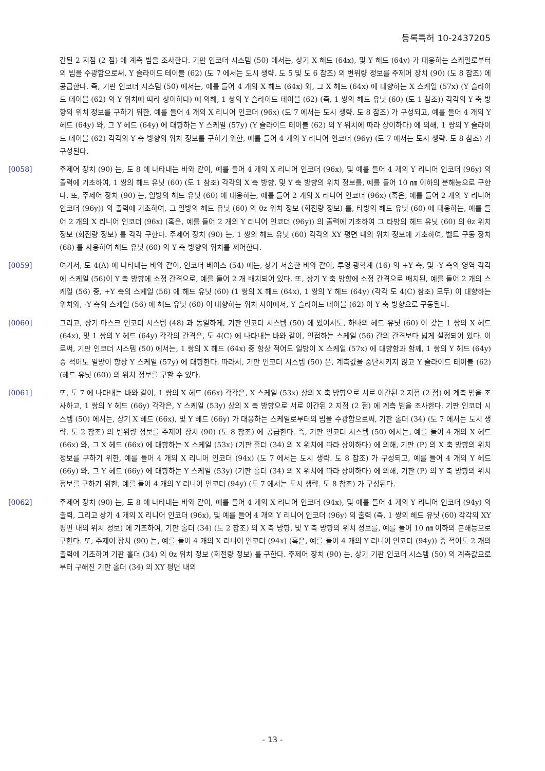등록특허 10-2437205
간된 2 지점 (2 점) 에 계측 빔을 조사한다. 기판 인코더 시스템 (50) 에서는, 상기 X 헤드 (64x), 및 Y 헤드 (64y) 가 대응하는 스케일로부터의 빔을 수광함으로써, Y 슬라이드 테이블 (62) (도 7 에서는 도시 생략. 도 5 및 도 6 참조) 의 변위량 정보를 주제어 장치 (90) (도 8 참조) 에 공급한다. 즉, 기판 인코더 시스템 (50) 에서는, 예를 들어 4 개의 X 헤드 (64x) 와, 그 X 헤드 (64x) 에 대향하는 X 스케일 (57x) (Y 슬라이드 테이블 (62) 의 Y 위치에 따라 상이하다) 에 의해, 1 쌍의 Y 슬라이드 테이블 (62) (즉, 1 쌍의 헤드 유닛 (60) (도 1 참조)) 각각의 Y 축 방향의 위치 정보를 구하기 위한, 예를 들어 4 개의 X 리니어 인코더 (96x) (도 7 에서는 도시 생략. 도 8 참조) 가 구성되고, 예를 들어 4 개의 Y 헤드 (64y) 와, 그 Y 헤드 (64y) 에 대향하는 Y 스케일 (57y) (Y 슬라이드 테이블 (62) 의 Y 위치에 따라 상이하다) 에 의해, 1 쌍의 Y 슬라이드 테이블 (62) 각각의 Y 축 방향의 위치 정보를 구하기 위한, 예를 들어 4 개의 Y 리니어 인코더 (96y) (도 7 에서는 도시 생략. 도 8 참조) 가 구성된다.
[0058] 주제어 장치 (90) 는, 도 8 에 나타내는 바와 같이, 예를 들어 4 개의 X 리니어 인코더 (96x), 및 예를 들어 4 개의 Y 리니어 인코더 (96y) 의 출력에 기초하여, 1 쌍의 헤드 유닛 (60) (도 1 참조) 각각의 X 축 방향, 및 Y 축 방향의 위치 정보를, 예를 들어 10 ㎚ 이하의 분해능으로 구한다. 또, 주제어 장치 (90) 는, 일방의 헤드 유닛 (60) 에 대응하는, 예를 들어 2 개의 X 리니어 인코더 (96x) (혹은, 예를 들어 2 개의 Y 리니어 인코더 (96y)) 의 출력에 기초하여, 그 일방의 헤드 유닛 (60) 의 θz 위치 정보 (회전량 정보) 를, 타방의 헤드 유닛 (60) 에 대응하는, 예를 들어 2 개의 X 리니어 인코더 (96x) (혹은, 예를 들어 2 개의 Y 리니어 인코더 (96y)) 의 출력에 기초하여 그 타방의 헤드 유닛 (60) 의 θz 위치 정보 (회전량 정보) 를 각각 구한다. 주제어 장치 (90) 는, 1 쌍의 헤드 유닛 (60) 각각의 XY 평면 내의 위치 정보에 기초하여, 벨트 구동 장치 (68) 를 사용하여 헤드 유닛 (60) 의 Y 축 방향의 위치를 제어한다.
[0059] 여기서, 도 4(A) 에 나타내는 바와 같이, 인코더 베이스 (54) 에는, 상기 서술한 바와 같이, 투영 광학계 (16) 의 +Y 측, 및 -Y 측의 영역 각각에 스케일 (56)이 Y 축 방향에 소정 간격으로, 예를 들어 2 개 배치되어 있다. 또, 상기 Y 축 방향에 소정 간격으로 배치된, 예를 들어 2 개의 스케일 (56) 중, +Y 측의 스케일 (56) 에 헤드 유닛 (60) (1 쌍의 X 헤드 (64x), 1 쌍의 Y 헤드 (64y) (각각 도 4(C) 참조) 모두) 이 대향하는 위치와, -Y 측의 스케일 (56) 에 헤드 유닛 (60) 이 대향하는 위치 사이에서, Y 슬라이드 테이블 (62) 이 Y 축 방향으로 구동된다.
[0060] 그리고, 상기 마스크 인코더 시스템 (48) 과 동일하게, 기판 인코더 시스템 (50) 에 있어서도, 하나의 헤드 유닛 (60) 이 갖는 1 쌍의 X 헤드 (64x), 및 1 쌍의 Y 헤드 (64y) 각각의 간격은, 도 4(C) 에 나타내는 바와 같이, 인접하는 스케일 (56) 간의 간격보다 넓게 설정되어 있다. 이로써, 기판 인코더 시스템 (50) 에서는, 1 쌍의 X 헤드 (64x) 중 항상 적어도 일방이 X 스케일 (57x) 에 대향함과 함께, 1 쌍의 Y 헤드 (64y) 중 적어도 일방이 항상 Y 스케일 (57y) 에 대향한다. 따라서, 기판 인코더 시스템 (50) 은, 계측값을 중단시키지 않고 Y 슬라이드 테이블 (62) (헤드 유닛 (60)) 의 위치 정보를 구할 수 있다.
[0061] 또, 도 7 에 나타내는 바와 같이, 1 쌍의 X 헤드 (66x) 각각은, X 스케일 (53x) 상의 X 축 방향으로 서로 이간된 2 지점 (2 점) 에 계측 빔을 조사하고, 1 쌍의 Y 헤드 (66y) 각각은, Y 스케일 (53y) 상의 X 축 방향으로 서로 이간된 2 지점 (2 점) 에 계측 빔을 조사한다. 기판 인코더 시스템 (50) 에서는, 상기 X 헤드 (66x), 및 Y 헤드 (66y) 가 대응하는 스케일로부터의 빔을 수광함으로써, 기판 홀더 (34) (도 7 에서는 도시 생략. 도 2 참조) 의 변위량 정보를 주제어 장치 (90) (도 8 참조) 에 공급한다. 즉, 기판 인코더 시스템 (50) 에서는, 예를 들어 4 개의 X 헤드 (66x) 와, 그 X 헤드 (66x) 에 대향하는 X 스케일 (53x) (기판 홀더 (34) 의 X 위치에 따라 상이하다) 에 의해, 기판 (P) 의 X 축 방향의 위치 정보를 구하기 위한, 예를 들어 4 개의 X 리니어 인코더 (94x) (도 7 에서는 도시 생략. 도 8 참조) 가 구성되고, 예를 들어 4 개의 Y 헤드 (66y) 와, 그 Y 헤드 (66y) 에 대향하는 Y 스케일 (53y) (기판 홀더 (34) 의 X 위치에 따라 상이하다) 에 의해, 기판 (P) 의 Y 축 방향의 위치 정보를 구하기 위한, 예를 들어 4 개의 Y 리니어 인코더 (94y) (도 7 에서는 도시 생략. 도 8 참조) 가 구성된다.
[0062] 주제어 장치 (90) 는, 도 8 에 나타내는 바와 같이, 예를 들어 4 개의 X 리니어 인코더 (94x), 및 예를 들어 4 개의 Y 리니어 인코더 (94y) 의 출력, 그리고 상기 4 개의 X 리니어 인코더 (96x), 및 예를 들어 4 개의 Y 리니어 인코더 (96y) 의 출력 (즉, 1 쌍의 헤드 유닛 (60) 각각의 XY 평면 내의 위치 정보) 에 기초하여, 기판 홀더 (34) (도 2 참조) 의 X 축 방향, 및 Y 축 방향의 위치 정보를, 예를 들어 10 ㎚ 이하의 분해능으로 구한다. 또, 주제어 장치 (90) 는, 예를 들어 4 개의 X 리니어 인코더 (94x) (혹은, 예를 들어 4 개의 Y 리니어 인코더 (94y)) 중 적어도 2 개의 출력에 기초하여 기판 홀더 (34) 의 θz 위치 정보 (회전량 정보) 를 구한다. 주제어 장치 (90) 는, 상기 기판 인코더 시스템 (50) 의 계측값으로부터 구해진 기판 홀더 (34) 의 XY 평면 내의
- 13 -